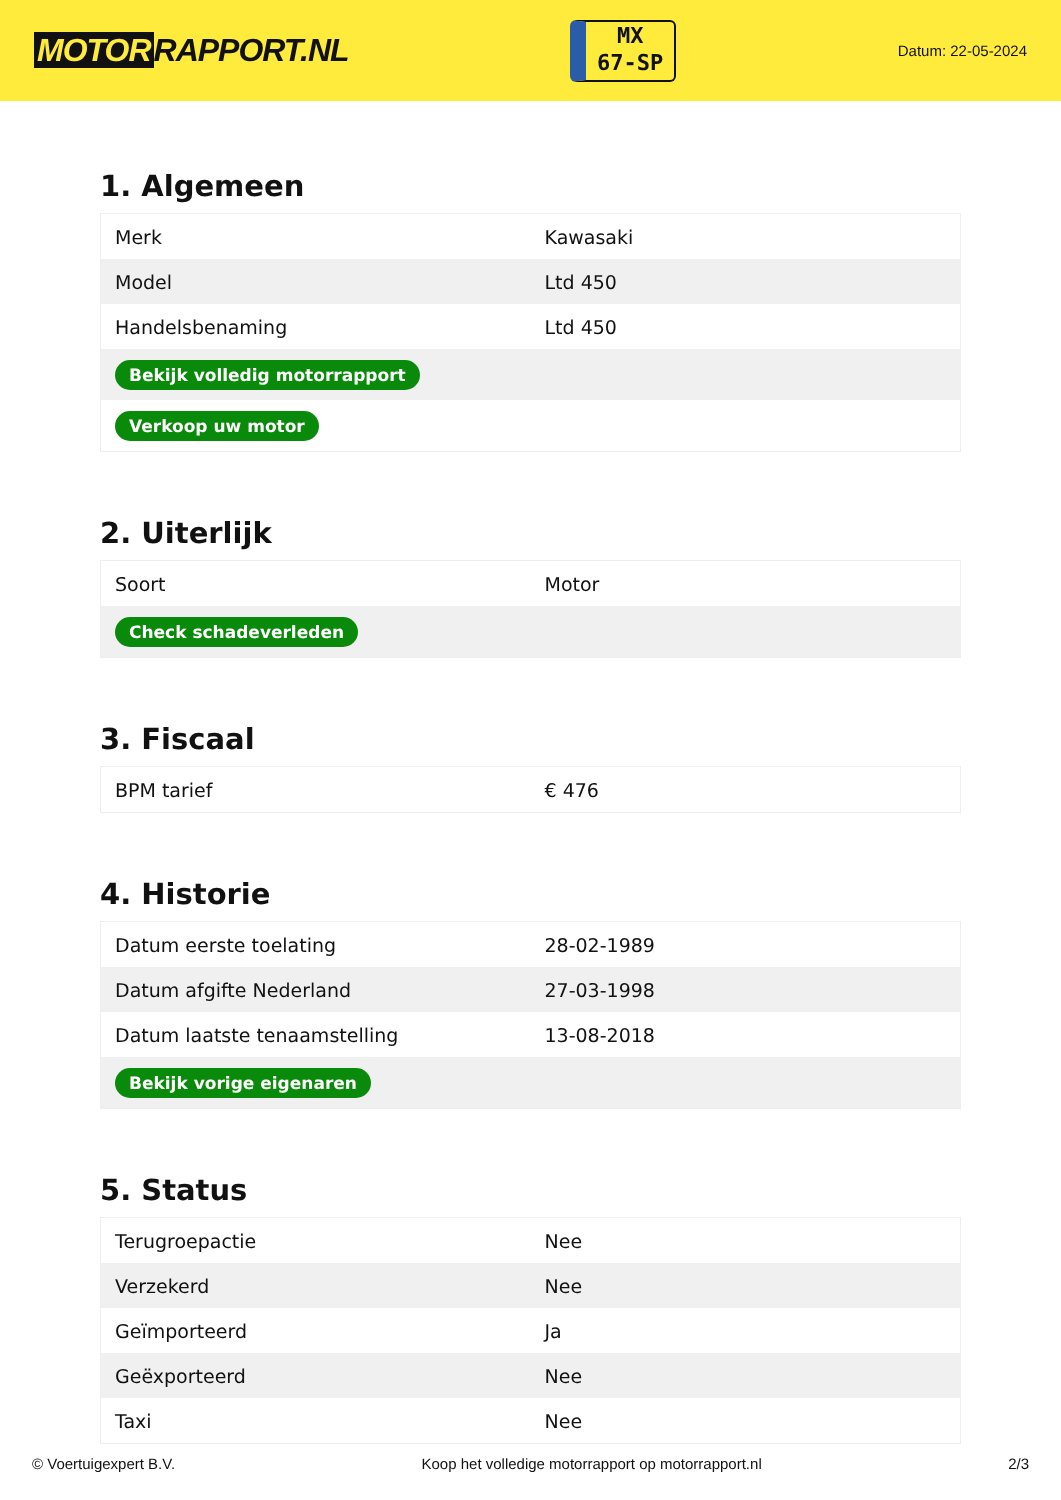MOTOR RAPPORT.NL
MX
67-SP
Datum: 22-05-2024
1. Algemeen
| Merk | Kawasaki |
| Model | Ltd 450 |
| Handelsbenaming | Ltd 450 |
| Bekijk volledig motorrapport | |
| Verkoop uw motor | |
2. Uiterlijk
| Soort | Motor |
| Check schadeverleden | |
3. Fiscaal
| BPM tarief | € 476 |
4. Historie
| Datum eerste toelating | 28-02-1989 |
| Datum afgifte Nederland | 27-03-1998 |
| Datum laatste tenaamstelling | 13-08-2018 |
| Bekijk vorige eigenaren | |
5. Status
| Terugroepactie | Nee |
| Verzekerd | Nee |
| Geïmporteerd | Ja |
| Geëxporteerd | Nee |
| Taxi | Nee |
© Voertuigexpert B.V. Koop het volledige motorrapport op motorrapport.nl 2/3